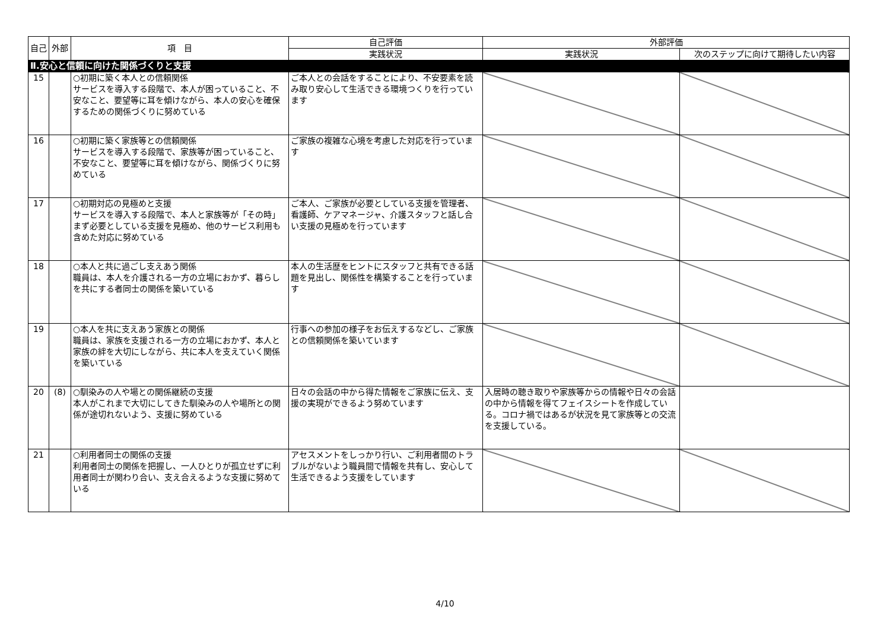| 自己 | 外部 | 項 目 | 自己評価 | 外部評価 | |
| --- | --- | --- | --- | --- | --- |
| | | | 実践状況 | 実践状況 | 次のステップに向けて期待したい内容 |
| Ⅱ.安心と信頼に向けた関係づくりと支援 | | | | | |
| 15 | | ○初期に築く本人との信頼関係 サービスを導入する段階で、本人が困っていること、不安なこと、要望等に耳を傾けながら、本人の安心を確保するための関係づくりに努めている | ご本人との会話をすることにより、不安要素を読み取り安心して生活できる環境つくりを行っています | | |
| 16 | | ○初期に築く家族等との信頼関係 サービスを導入する段階で、家族等が困っていること、不安なこと、要望等に耳を傾けながら、関係づくりに努めている | ご家族の複雑な心境を考慮した対応を行っています | | |
| 17 | | ○初期対応の見極めと支援 サービスを導入する段階で、本人と家族等が「その時」まず必要としている支援を見極め、他のサービス利用も含めた対応に努めている | ご本人、ご家族が必要としている支援を管理者、看護師、ケアマネージャ、介護スタッフと話し合い支援の見極めを行っています | | |
| 18 | | ○本人と共に過ごし支えあう関係 職員は、本人を介護される一方の立場におかず、暮らしを共にする者同士の関係を築いている | 本人の生活歴をヒントにスタッフと共有できる話題を見出し、関係性を構築することを行っています | | |
| 19 | | ○本人を共に支えあう家族との関係 職員は、家族を支援される一方の立場におかず、本人と家族の絆を大切にしながら、共に本人を支えていく関係を築いている | 行事への参加の様子をお伝えするなどし、ご家族との信頼関係を築いています | | |
| 20 | (8) | ○馴染みの人や場との関係継続の支援 本人がこれまで大切にしてきた馴染みの人や場所との関係が途切れないよう、支援に努めている | 日々の会話の中から得た情報をご家族に伝え、支援の実現ができるよう努めています | 入居時の聴き取りや家族等からの情報や日々の会話の中から情報を得てフェイスシートを作成している。コロナ禍ではあるが状況を見て家族等との交流を支援している。 | |
| 21 | | ○利用者同士の関係の支援 利用者同士の関係を把握し、一人ひとりが孤立せずに利用者同士が関わり合い、支え合えるような支援に努めている | アセスメントをしっかり行い、ご利用者間のトラブルがないよう職員間で情報を共有し、安心して生活できるよう支援をしています | | |
4/10